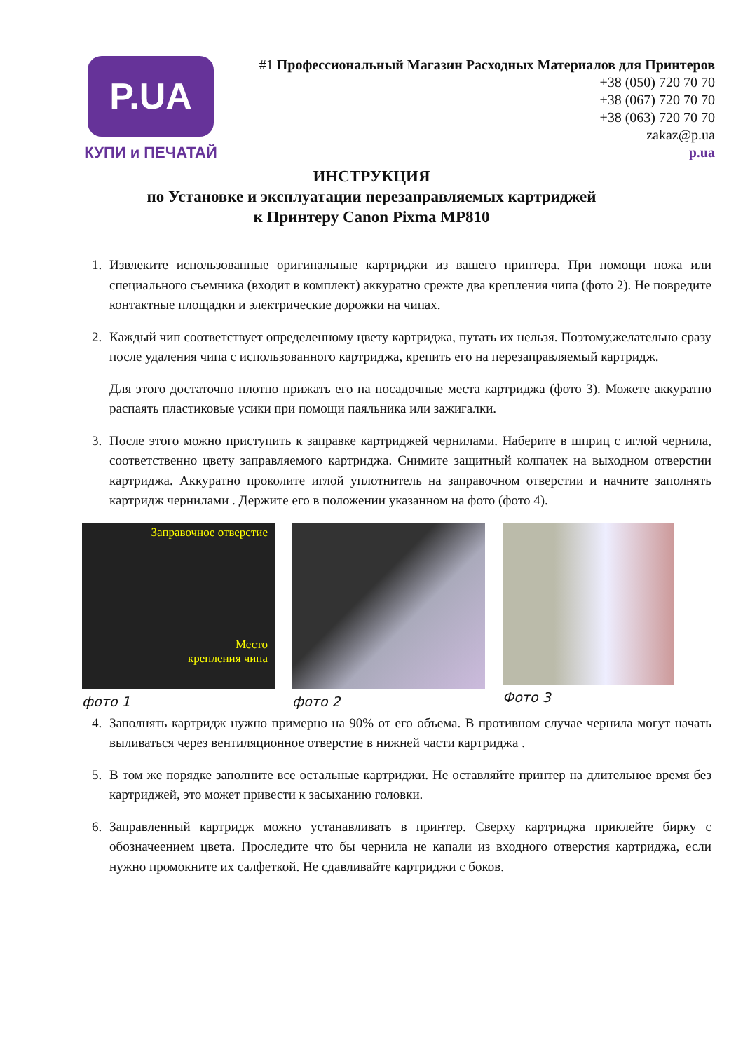P.UA
КУПИ и ПЕЧАТАЙ
#1 Профессиональный Магазин Расходных Материалов для Принтеров
+38 (050) 720 70 70
+38 (067) 720 70 70
+38 (063) 720 70 70
zakaz@p.ua
p.ua
ИНСТРУКЦИЯ
по Установке и эксплуатации перезаправляемых картриджей
к Принтеру Canon Pixma MP810
1. Извлеките использованные оригинальные картриджи из вашего принтера. При помощи ножа или специального съемника (входит в комплект) аккуратно срежте два крепления чипа (фото 2). Не повредите контактные площадки и электрические дорожки на чипах.
2. Каждый чип соответствует определенному цвету картриджа, путать их нельзя. Поэтому,желательно сразу после удаления чипа с использованного картриджа, крепить его на перезаправляемый картридж.
Для этого достаточно плотно прижать его на посадочные места картриджа (фото 3). Можете аккуратно распаять пластиковые усики при помощи паяльника или зажигалки.
3. После этого можно приступить к заправке картриджей чернилами. Наберите в шприц с иглой чернила, соответственно цвету заправляемого картриджа. Снимите защитный колпачек на выходном отверстии картриджа. Аккуратно проколите иглой уплотнитель на заправочном отверстии и начните заполнять картридж чернилами . Держите его в положении указанном на фото (фото 4).
Заправочное отверстие
Место
крепления чипа
фото 1
фото 2 Фото 3
4. Заполнять картридж нужно примерно на 90% от его объема. В противном случае чернила могут начать выливаться через вентиляционное отверстие в нижней части картриджа .
5. В том же порядке заполните все остальные картриджи. Не оставляйте принтер на длительное время без картриджей, это может привести к засыханию головки.
6. Заправленный картридж можно устанавливать в принтер. Сверху картриджа приклейте бирку с обозначеением цвета. Проследите что бы чернила не капали из входного отверстия картриджа, если нужно промокните их салфеткой. Не сдавливайте картриджи с боков.